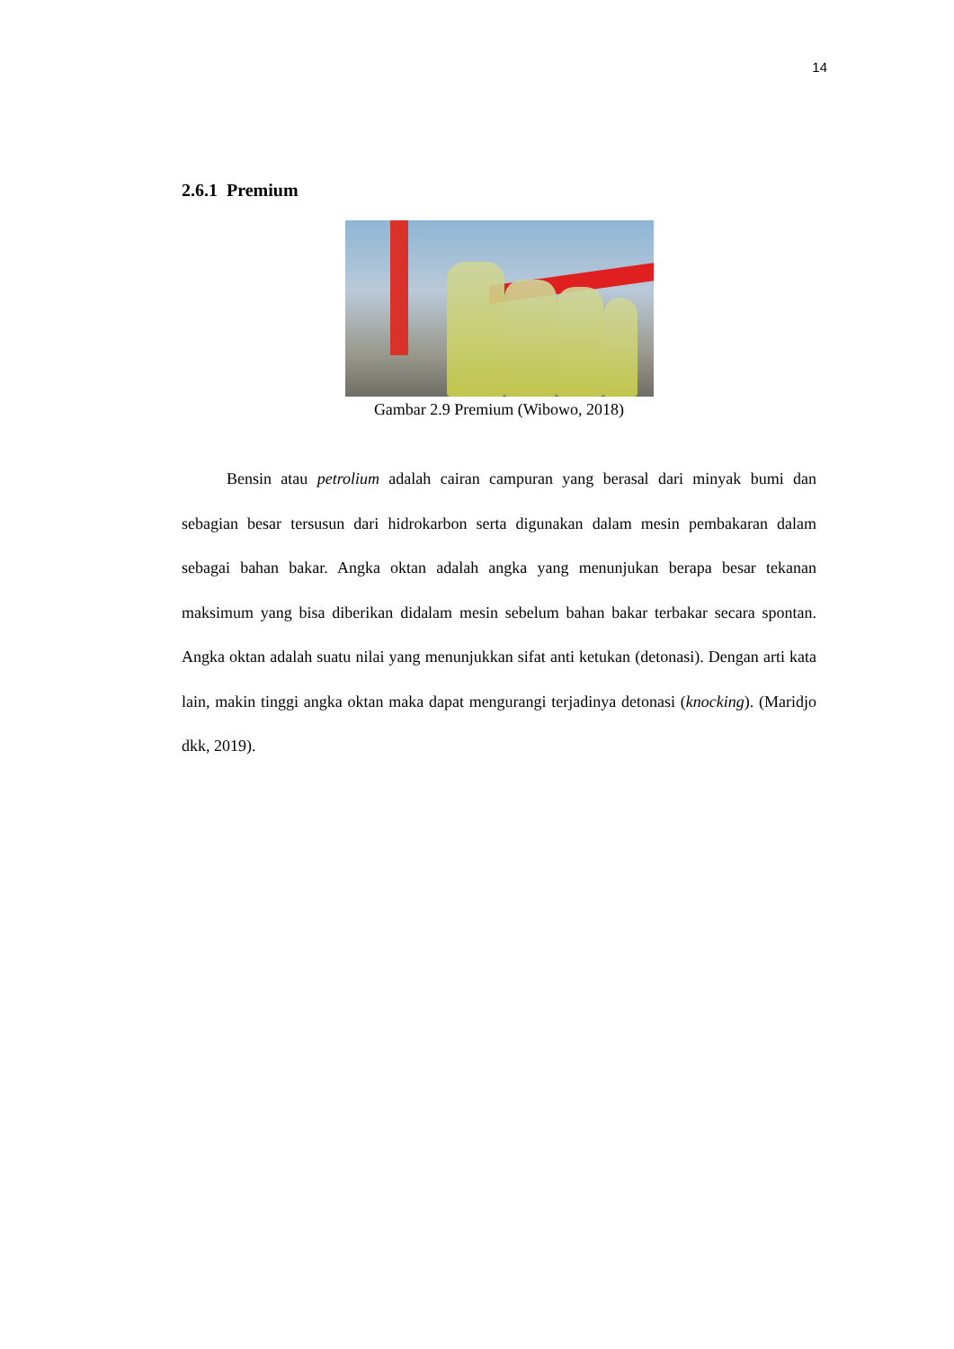14
2.6.1 Premium
Gambar 2.9 Premium (Wibowo, 2018)
Bensin atau petrolium adalah cairan campuran yang berasal dari minyak bumi dan sebagian besar tersusun dari hidrokarbon serta digunakan dalam mesin pembakaran dalam sebagai bahan bakar. Angka oktan adalah angka yang menunjukan berapa besar tekanan maksimum yang bisa diberikan didalam mesin sebelum bahan bakar terbakar secara spontan. Angka oktan adalah suatu nilai yang menunjukkan sifat anti ketukan (detonasi). Dengan arti kata lain, makin tinggi angka oktan maka dapat mengurangi terjadinya detonasi (knocking). (Maridjo dkk, 2019).